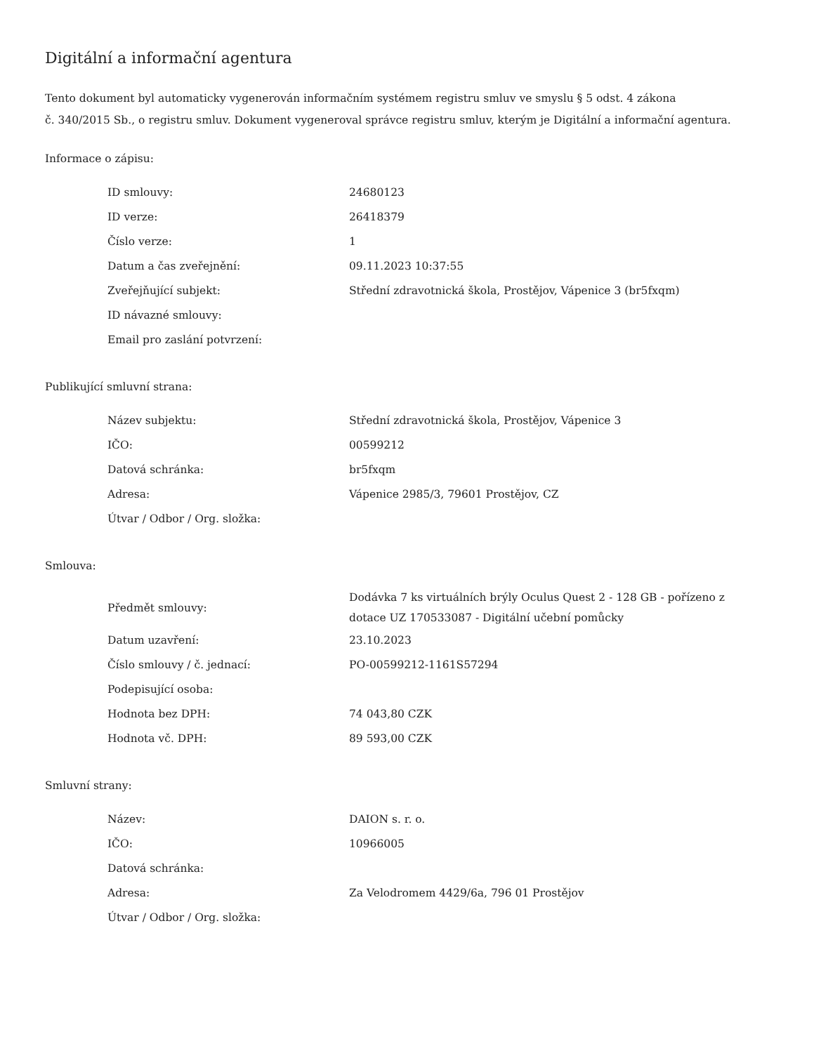Digitální a informační agentura
Tento dokument byl automaticky vygenerován informačním systémem registru smluv ve smyslu § 5 odst. 4 zákona
č. 340/2015 Sb., o registru smluv. Dokument vygeneroval správce registru smluv, kterým je Digitální a informační agentura.
Informace o zápisu:
| ID smlouvy: | 24680123 |
| ID verze: | 26418379 |
| Číslo verze: | 1 |
| Datum a čas zveřejnění: | 09.11.2023 10:37:55 |
| Zveřejňující subjekt: | Střední zdravotnická škola, Prostějov, Vápenice 3 (br5fxqm) |
| ID návazné smlouvy: | |
| Email pro zaslání potvrzení: | |
Publikující smluvní strana:
| Název subjektu: | Střední zdravotnická škola, Prostějov, Vápenice 3 |
| IČO: | 00599212 |
| Datová schránka: | br5fxqm |
| Adresa: | Vápenice 2985/3, 79601 Prostějov, CZ |
| Útvar / Odbor / Org. složka: | |
Smlouva:
| Předmět smlouvy: | Dodávka 7 ks virtuálních brýly Oculus Quest 2 - 128 GB - pořízeno z dotace UZ 170533087 - Digitální učební pomůcky |
| Datum uzavření: | 23.10.2023 |
| Číslo smlouvy / č. jednací: | PO-00599212-1161S57294 |
| Podepisující osoba: | |
| Hodnota bez DPH: | 74 043,80 CZK |
| Hodnota vč. DPH: | 89 593,00 CZK |
Smluvní strany:
| Název: | DAION s. r. o. |
| IČO: | 10966005 |
| Datová schránka: | |
| Adresa: | Za Velodromem 4429/6a, 796 01 Prostějov |
| Útvar / Odbor / Org. složka: | |